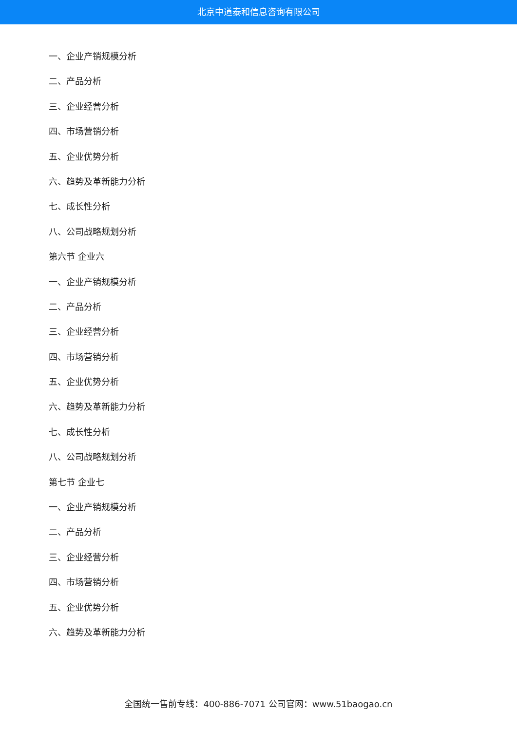北京中道泰和信息咨询有限公司
一、企业产销规模分析
二、产品分析
三、企业经营分析
四、市场营销分析
五、企业优势分析
六、趋势及革新能力分析
七、成长性分析
八、公司战略规划分析
第六节 企业六
一、企业产销规模分析
二、产品分析
三、企业经营分析
四、市场营销分析
五、企业优势分析
六、趋势及革新能力分析
七、成长性分析
八、公司战略规划分析
第七节 企业七
一、企业产销规模分析
二、产品分析
三、企业经营分析
四、市场营销分析
五、企业优势分析
六、趋势及革新能力分析
全国统一售前专线：400-886-7071 公司官网：www.51baogao.cn